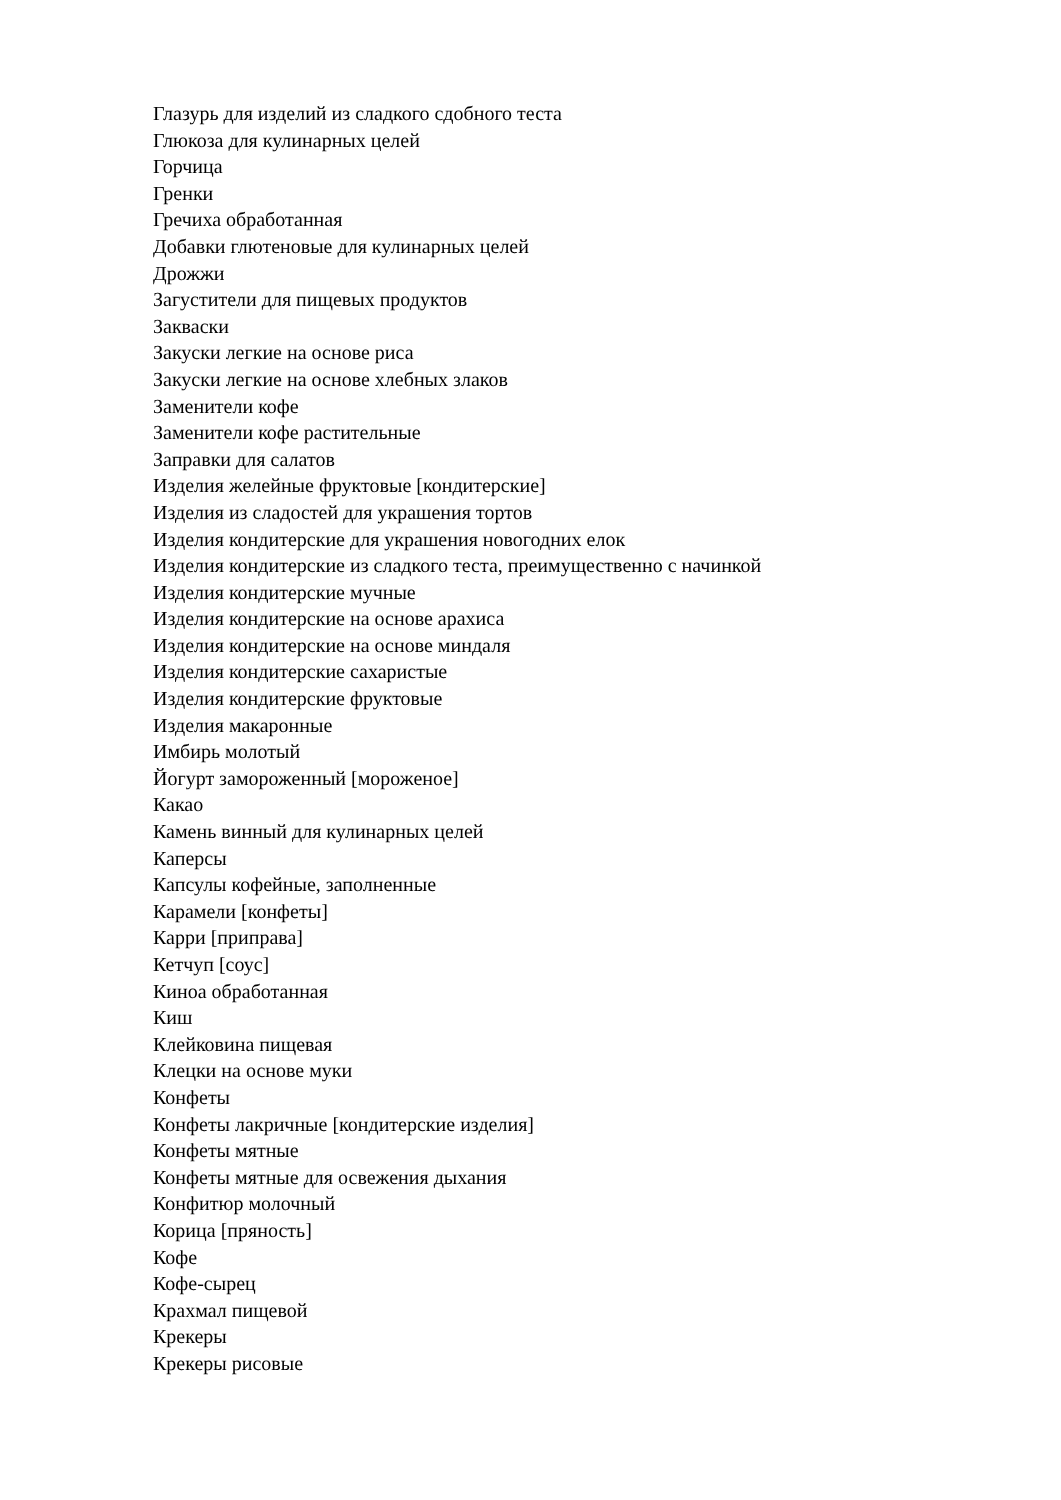Глазурь для изделий из сладкого сдобного теста
Глюкоза для кулинарных целей
Горчица
Гренки
Гречиха обработанная
Добавки глютеновые для кулинарных целей
Дрожжи
Загустители для пищевых продуктов
Закваски
Закуски легкие на основе риса
Закуски легкие на основе хлебных злаков
Заменители кофе
Заменители кофе растительные
Заправки для салатов
Изделия желейные фруктовые [кондитерские]
Изделия из сладостей для украшения тортов
Изделия кондитерские для украшения новогодних елок
Изделия кондитерские из сладкого теста, преимущественно с начинкой
Изделия кондитерские мучные
Изделия кондитерские на основе арахиса
Изделия кондитерские на основе миндаля
Изделия кондитерские сахаристые
Изделия кондитерские фруктовые
Изделия макаронные
Имбирь молотый
Йогурт замороженный [мороженое]
Какао
Камень винный для кулинарных целей
Каперсы
Капсулы кофейные, заполненные
Карамели [конфеты]
Карри [приправа]
Кетчуп [соус]
Киноа обработанная
Киш
Клейковина пищевая
Клецки на основе муки
Конфеты
Конфеты лакричные [кондитерские изделия]
Конфеты мятные
Конфеты мятные для освежения дыхания
Конфитюр молочный
Корица [пряность]
Кофе
Кофе-сырец
Крахмал пищевой
Крекеры
Крекеры рисовые